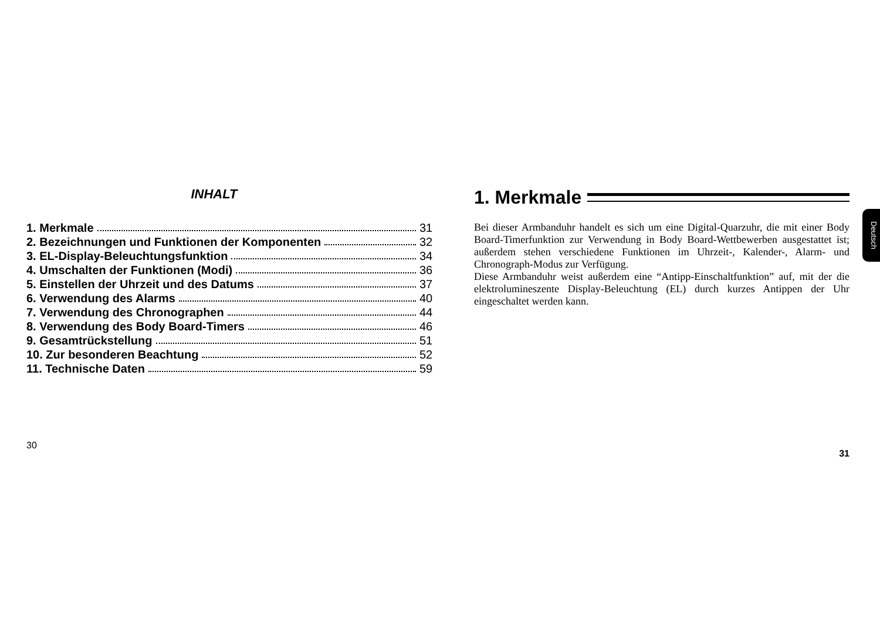INHALT
1. Merkmale 31
2. Bezeichnungen und Funktionen der Komponenten 32
3. EL-Display-Beleuchtungsfunktion 34
4. Umschalten der Funktionen (Modi) 36
5. Einstellen der Uhrzeit und des Datums 37
6. Verwendung des Alarms 40
7. Verwendung des Chronographen 44
8. Verwendung des Body Board-Timers 46
9. Gesamtrückstellung 51
10. Zur besonderen Beachtung 52
11. Technische Daten 59
30
1. Merkmale
Deutsch
Bei dieser Armbanduhr handelt es sich um eine Digital-Quarzuhr, die mit einer Body Board-Timerfunktion zur Verwendung in Body Board-Wettbewerben ausgestattet ist; außerdem stehen verschiedene Funktionen im Uhrzeit-, Kalender-, Alarm- und Chronograph-Modus zur Verfügung.
Diese Armbanduhr weist außerdem eine “Antipp-Einschaltfunktion” auf, mit der die elektrolumineszente Display-Beleuchtung (EL) durch kurzes Antippen der Uhr eingeschaltet werden kann.
31